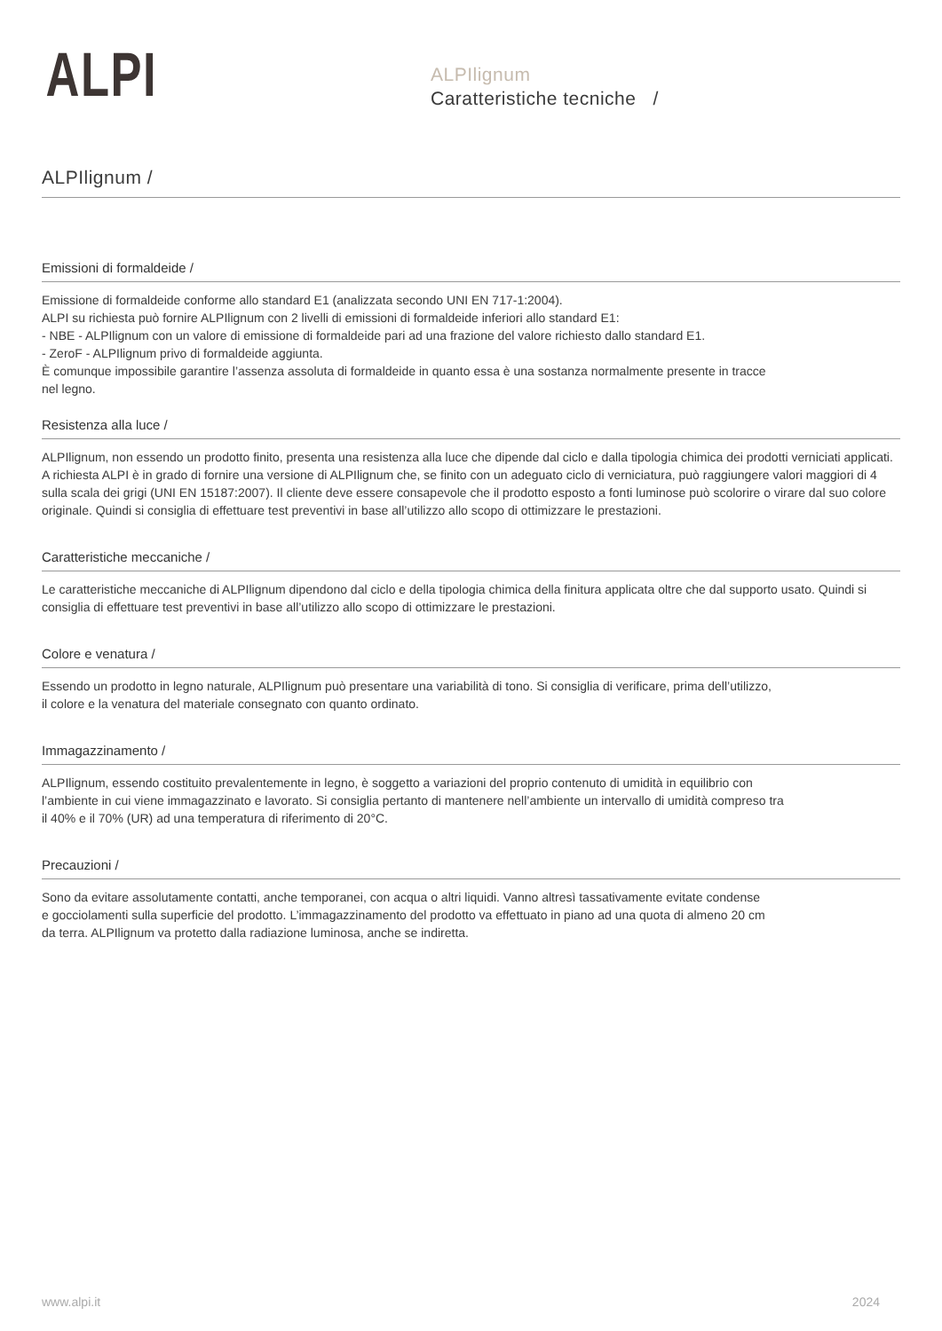ALPI
ALPIlignum
Caratteristiche tecniche /
ALPIlignum /
Emissioni di formaldeide /
Emissione di formaldeide conforme allo standard E1 (analizzata secondo UNI EN 717-1:2004).
ALPI su richiesta può fornire ALPIlignum con 2 livelli di emissioni di formaldeide inferiori allo standard E1:
- NBE - ALPIlignum con un valore di emissione di formaldeide pari ad una frazione del valore richiesto dallo standard E1.
- ZeroF - ALPIlignum privo di formaldeide aggiunta.
È comunque impossibile garantire l’assenza assoluta di formaldeide in quanto essa è una sostanza normalmente presente in tracce
nel legno.
Resistenza alla luce /
ALPIlignum, non essendo un prodotto finito, presenta una resistenza alla luce che dipende dal ciclo e dalla tipologia chimica dei prodotti verniciati applicati. A richiesta ALPI è in grado di fornire una versione di ALPIlignum che, se finito con un adeguato ciclo di verniciatura, può raggiungere valori maggiori di 4 sulla scala dei grigi (UNI EN 15187:2007). Il cliente deve essere consapevole che il prodotto esposto a fonti luminose può scolorire o virare dal suo colore originale. Quindi si consiglia di effettuare test preventivi in base all’utilizzo allo scopo di ottimizzare le prestazioni.
Caratteristiche meccaniche /
Le caratteristiche meccaniche di ALPIlignum dipendono dal ciclo e della tipologia chimica della finitura applicata oltre che dal supporto usato. Quindi si consiglia di effettuare test preventivi in base all’utilizzo allo scopo di ottimizzare le prestazioni.
Colore e venatura /
Essendo un prodotto in legno naturale, ALPIlignum può presentare una variabilità di tono. Si consiglia di verificare, prima dell’utilizzo,
il colore e la venatura del materiale consegnato con quanto ordinato.
Immagazzinamento /
ALPIlignum, essendo costituito prevalentemente in legno, è soggetto a variazioni del proprio contenuto di umidità in equilibrio con
l’ambiente in cui viene immagazzinato e lavorato. Si consiglia pertanto di mantenere nell’ambiente un intervallo di umidità compreso tra
il 40% e il 70% (UR) ad una temperatura di riferimento di 20°C.
Precauzioni /
Sono da evitare assolutamente contatti, anche temporanei, con acqua o altri liquidi. Vanno altresì tassativamente evitate condense
e gocciolamenti sulla superficie del prodotto. L’immagazzinamento del prodotto va effettuato in piano ad una quota di almeno 20 cm
da terra. ALPIlignum va protetto dalla radiazione luminosa, anche se indiretta.
www.alpi.it 2024